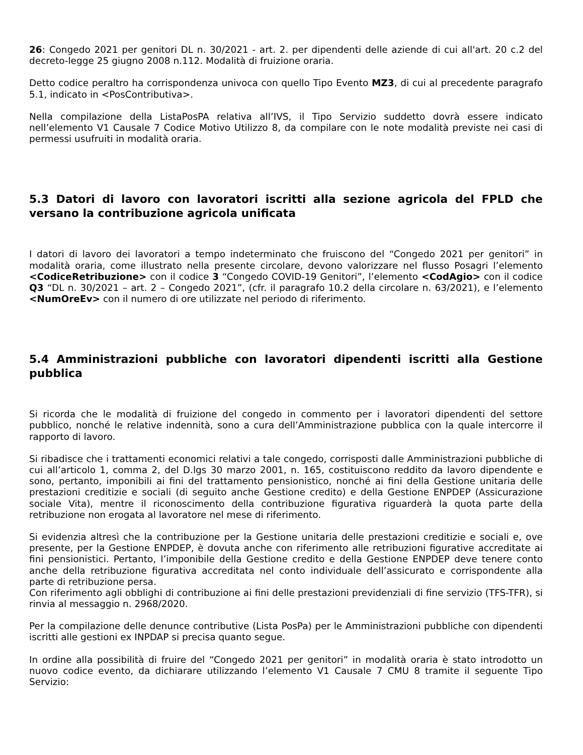26: Congedo 2021 per genitori DL n. 30/2021 - art. 2. per dipendenti delle aziende di cui all'art. 20 c.2 del decreto-legge 25 giugno 2008 n.112. Modalità di fruizione oraria.
Detto codice peraltro ha corrispondenza univoca con quello Tipo Evento MZ3, di cui al precedente paragrafo 5.1, indicato in <PosContributiva>.
Nella compilazione della ListaPosPA relativa all’IVS, il Tipo Servizio suddetto dovrà essere indicato nell’elemento V1 Causale 7 Codice Motivo Utilizzo 8, da compilare con le note modalità previste nei casi di permessi usufruiti in modalità oraria.
5.3 Datori di lavoro con lavoratori iscritti alla sezione agricola del FPLD che versano la contribuzione agricola unificata
I datori di lavoro dei lavoratori a tempo indeterminato che fruiscono del “Congedo 2021 per genitori” in modalità oraria, come illustrato nella presente circolare, devono valorizzare nel flusso Posagri l’elemento <CodiceRetribuzione> con il codice 3 “Congedo COVID-19 Genitori”, l’elemento <CodAgio> con il codice Q3 “DL n. 30/2021 – art. 2 – Congedo 2021”, (cfr. il paragrafo 10.2 della circolare n. 63/2021), e l’elemento <NumOreEv> con il numero di ore utilizzate nel periodo di riferimento.
5.4 Amministrazioni pubbliche con lavoratori dipendenti iscritti alla Gestione pubblica
Si ricorda che le modalità di fruizione del congedo in commento per i lavoratori dipendenti del settore pubblico, nonché le relative indennità, sono a cura dell’Amministrazione pubblica con la quale intercorre il rapporto di lavoro.
Si ribadisce che i trattamenti economici relativi a tale congedo, corrisposti dalle Amministrazioni pubbliche di cui all’articolo 1, comma 2, del D.lgs 30 marzo 2001, n. 165, costituiscono reddito da lavoro dipendente e sono, pertanto, imponibili ai fini del trattamento pensionistico, nonché ai fini della Gestione unitaria delle prestazioni creditizie e sociali (di seguito anche Gestione credito) e della Gestione ENPDEP (Assicurazione sociale Vita), mentre il riconoscimento della contribuzione figurativa riguarderà la quota parte della retribuzione non erogata al lavoratore nel mese di riferimento.
Si evidenzia altresì che la contribuzione per la Gestione unitaria delle prestazioni creditizie e sociali e, ove presente, per la Gestione ENPDEP, è dovuta anche con riferimento alle retribuzioni figurative accreditate ai fini pensionistici. Pertanto, l’imponibile della Gestione credito e della Gestione ENPDEP deve tenere conto anche della retribuzione figurativa accreditata nel conto individuale dell’assicurato e corrispondente alla parte di retribuzione persa.
Con riferimento agli obblighi di contribuzione ai fini delle prestazioni previdenziali di fine servizio (TFS-TFR), si rinvia al messaggio n. 2968/2020.
Per la compilazione delle denunce contributive (Lista PosPa) per le Amministrazioni pubbliche con dipendenti iscritti alle gestioni ex INPDAP si precisa quanto segue.
In ordine alla possibilità di fruire del “Congedo 2021 per genitori” in modalità oraria è stato introdotto un nuovo codice evento, da dichiarare utilizzando l’elemento V1 Causale 7 CMU 8 tramite il seguente Tipo Servizio: